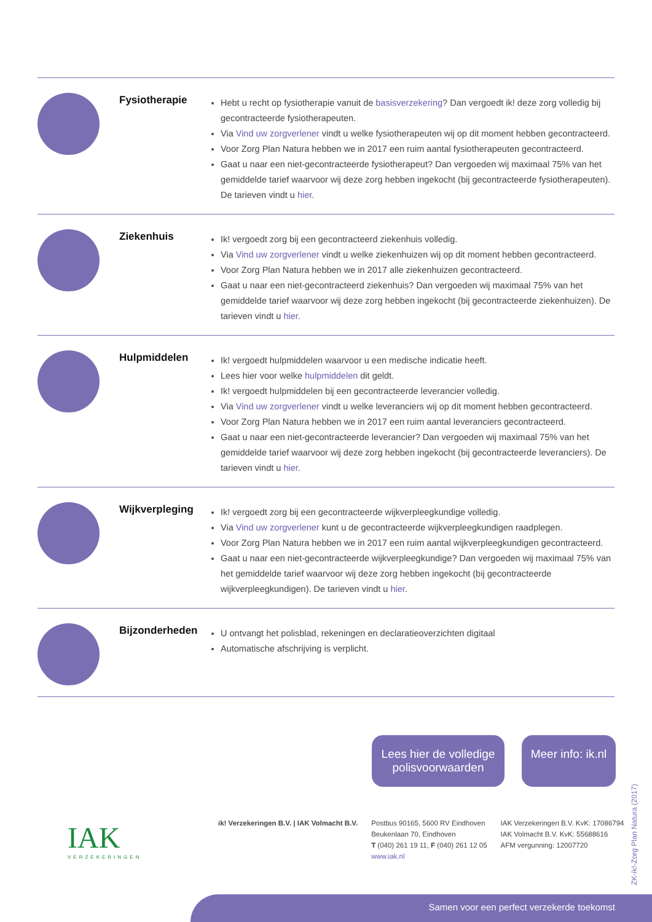Fysiotherapie
Hebt u recht op fysiotherapie vanuit de basisverzekering? Dan vergoedt ik! deze zorg volledig bij gecontracteerde fysiotherapeuten.
Via Vind uw zorgverlener vindt u welke fysiotherapeuten wij op dit moment hebben gecontracteerd.
Voor Zorg Plan Natura hebben we in 2017 een ruim aantal fysiotherapeuten gecontracteerd.
Gaat u naar een niet-gecontracteerde fysiotherapeut? Dan vergoeden wij maximaal 75% van het gemiddelde tarief waarvoor wij deze zorg hebben ingekocht (bij gecontracteerde fysiotherapeuten). De tarieven vindt u hier.
Ziekenhuis
Ik! vergoedt zorg bij een gecontracteerd ziekenhuis volledig.
Via Vind uw zorgverlener vindt u welke ziekenhuizen wij op dit moment hebben gecontracteerd.
Voor Zorg Plan Natura hebben we in 2017 alle ziekenhuizen gecontracteerd.
Gaat u naar een niet-gecontracteerd ziekenhuis? Dan vergoeden wij maximaal 75% van het gemiddelde tarief waarvoor wij deze zorg hebben ingekocht (bij gecontracteerde ziekenhuizen). De tarieven vindt u hier.
Hulpmiddelen
Ik! vergoedt hulpmiddelen waarvoor u een medische indicatie heeft.
Lees hier voor welke hulpmiddelen dit geldt.
Ik! vergoedt hulpmiddelen bij een gecontracteerde leverancier volledig.
Via Vind uw zorgverlener vindt u welke leveranciers wij op dit moment hebben gecontracteerd.
Voor Zorg Plan Natura hebben we in 2017 een ruim aantal leveranciers gecontracteerd.
Gaat u naar een niet-gecontracteerde leverancier? Dan vergoeden wij maximaal 75% van het gemiddelde tarief waarvoor wij deze zorg hebben ingekocht (bij gecontracteerde leveranciers). De tarieven vindt u hier.
Wijkverpleging
Ik! vergoedt zorg bij een gecontracteerde wijkverpleegkundige volledig.
Via Vind uw zorgverlener kunt u de gecontracteerde wijkverpleegkundigen raadplegen.
Voor Zorg Plan Natura hebben we in 2017 een ruim aantal wijkverpleegkundigen gecontracteerd.
Gaat u naar een niet-gecontracteerde wijkverpleegkundige? Dan vergoeden wij maximaal 75% van het gemiddelde tarief waarvoor wij deze zorg hebben ingekocht (bij gecontracteerde wijkverpleegkundigen). De tarieven vindt u hier.
Bijzonderheden
U ontvangt het polisblad, rekeningen en declaratieoverzichten digitaal
Automatische afschrijving is verplicht.
Lees hier de volledige polisvoorwaarden
Meer info: ik.nl
IAK
VERZEKERINGEN
ik! Verzekeringen B.V. | IAK Volmacht B.V.
Postbus 90165, 5600 RV Eindhoven
Beukenlaan 70, Eindhoven
T (040) 261 19 11, F (040) 261 12 05
www.iak.nl
IAK Verzekeringen B.V. KvK: 17086794
IAK Volmacht B.V. KvK: 55688616
AFM vergunning: 12007720
ZK-ik!-Zorg Plan Natura (2017)
Samen voor een perfect verzekerde toekomst